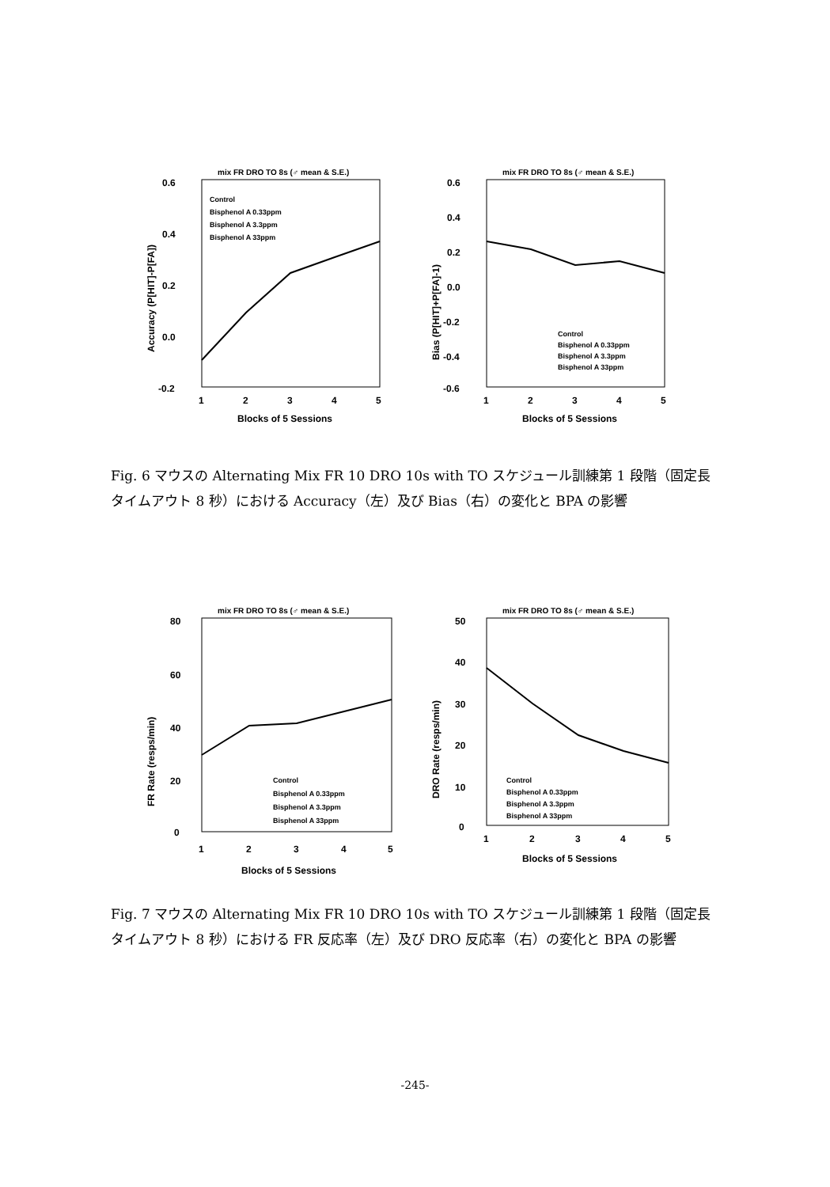mix FR DRO TO 8s (♂ mean & S.E.)
0.6
0.4
0.2
0.0
-0.2
Accuracy (P[HIT]-P[FA])
Control
Bisphenol A 0.33ppm
Bisphenol A 3.3ppm
Bisphenol A 33ppm
1
2
3
4
5
Blocks of 5 Sessions
mix FR DRO TO 8s (♂ mean & S.E.)
0.6
0.4
0.2
0.0
-0.2
-0.4
-0.6
Bias (P[HIT]+P[FA]-1)
Control
Bisphenol A 0.33ppm
Bisphenol A 3.3ppm
Bisphenol A 33ppm
1
2
3
4
5
Blocks of 5 Sessions
Fig. 6 マウスの Alternating Mix FR 10 DRO 10s with TO スケジュール訓練第 1 段階（固定長タイムアウト 8 秒）における Accuracy（左）及び Bias（右）の変化と BPA の影響
mix FR DRO TO 8s (♂ mean & S.E.)
80
60
40
20
0
FR Rate (resps/min)
Control
Bisphenol A 0.33ppm
Bisphenol A 3.3ppm
Bisphenol A 33ppm
1
2
3
4
5
Blocks of 5 Sessions
mix FR DRO TO 8s (♂ mean & S.E.)
50
40
30
20
10
0
DRO Rate (resps/min)
Control
Bisphenol A 0.33ppm
Bisphenol A 3.3ppm
Bisphenol A 33ppm
1
2
3
4
5
Blocks of 5 Sessions
Fig. 7 マウスの Alternating Mix FR 10 DRO 10s with TO スケジュール訓練第 1 段階（固定長タイムアウト 8 秒）における FR 反応率（左）及び DRO 反応率（右）の変化と BPA の影響
-245-